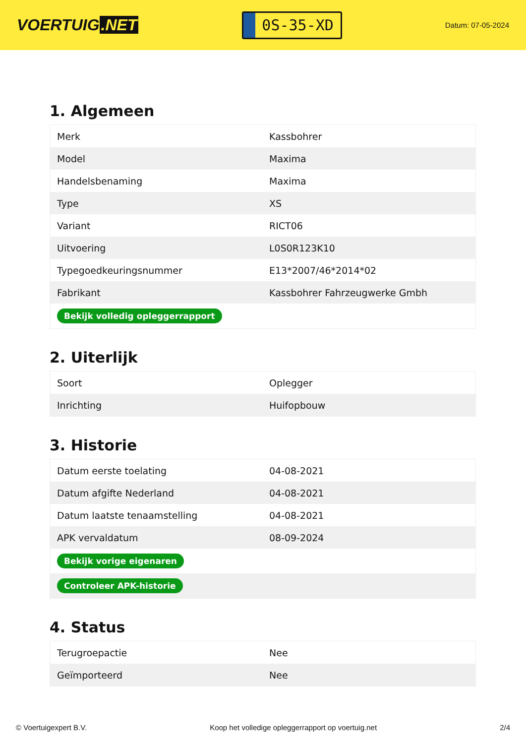VOERTUIG.NET
0S-35-XD
Datum: 07-05-2024
1. Algemeen
| Merk | Kassbohrer |
| Model | Maxima |
| Handelsbenaming | Maxima |
| Type | XS |
| Variant | RICT06 |
| Uitvoering | L0S0R123K10 |
| Typegoedkeuringsnummer | E13*2007/46*2014*02 |
| Fabrikant | Kassbohrer Fahrzeugwerke Gmbh |
| Bekijk volledig opleggerrapport | |
2. Uiterlijk
| Soort | Oplegger |
| Inrichting | Huifopbouw |
3. Historie
| Datum eerste toelating | 04-08-2021 |
| Datum afgifte Nederland | 04-08-2021 |
| Datum laatste tenaamstelling | 04-08-2021 |
| APK vervaldatum | 08-09-2024 |
| Bekijk vorige eigenaren | |
| Controleer APK-historie | |
4. Status
| Terugroepactie | Nee |
| Geïmporteerd | Nee |
© Voertuigexpert B.V. Koop het volledige opleggerrapport op voertuig.net 2/4